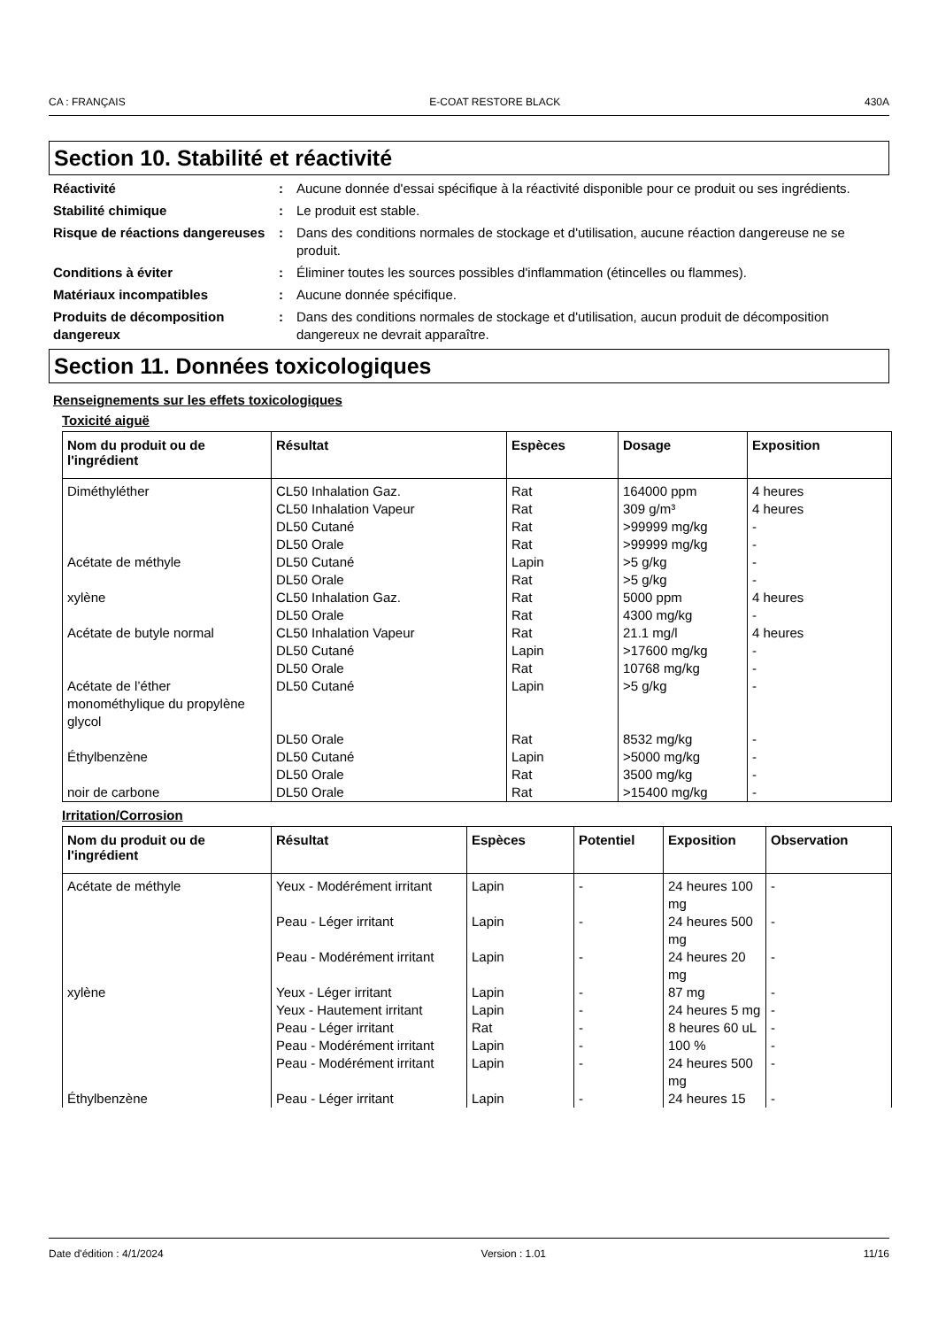CA : FRANÇAIS E-COAT RESTORE BLACK 430A
Section 10. Stabilité et réactivité
Réactivité : Aucune donnée d'essai spécifique à la réactivité disponible pour ce produit ou ses ingrédients.
Stabilité chimique : Le produit est stable.
Risque de réactions dangereuses
: Dans des conditions normales de stockage et d'utilisation, aucune réaction dangereuse ne se produit.
Conditions à éviter : Éliminer toutes les sources possibles d'inflammation (étincelles ou flammes).
Matériaux incompatibles : Aucune donnée spécifique.
Produits de décomposition dangereux
: Dans des conditions normales de stockage et d'utilisation, aucun produit de décomposition dangereux ne devrait apparaître.
Section 11. Données toxicologiques
Renseignements sur les effets toxicologiques
Toxicité aiguë
| Nom du produit ou de l'ingrédient | Résultat | Espèces | Dosage | Exposition |
| --- | --- | --- | --- | --- |
| Diméthyléther | CL50 Inhalation Gaz. | Rat | 164000 ppm | 4 heures |
| | CL50 Inhalation Vapeur | Rat | 309 g/m³ | 4 heures |
| | DL50 Cutané | Rat | >99999 mg/kg | - |
| | DL50 Orale | Rat | >99999 mg/kg | - |
| Acétate de méthyle | DL50 Cutané | Lapin | >5 g/kg | - |
| | DL50 Orale | Rat | >5 g/kg | - |
| xylène | CL50 Inhalation Gaz. | Rat | 5000 ppm | 4 heures |
| | DL50 Orale | Rat | 4300 mg/kg | - |
| Acétate de butyle normal | CL50 Inhalation Vapeur | Rat | 21.1 mg/l | 4 heures |
| | DL50 Cutané | Lapin | >17600 mg/kg | - |
| | DL50 Orale | Rat | 10768 mg/kg | - |
| Acétate de l’éther monométhylique du propylène glycol | DL50 Cutané | Lapin | >5 g/kg | - |
| | DL50 Orale | Rat | 8532 mg/kg | - |
| Éthylbenzène | DL50 Cutané | Lapin | >5000 mg/kg | - |
| | DL50 Orale | Rat | 3500 mg/kg | - |
| noir de carbone | DL50 Orale | Rat | >15400 mg/kg | - |
Irritation/Corrosion
| Nom du produit ou de l'ingrédient | Résultat | Espèces | Potentiel | Exposition | Observation |
| --- | --- | --- | --- | --- | --- |
| Acétate de méthyle | Yeux - Modérément irritant | Lapin | - | 24 heures 100 mg | - |
| | Peau - Léger irritant | Lapin | - | 24 heures 500 mg | - |
| | Peau - Modérément irritant | Lapin | - | 24 heures 20 mg | - |
| xylène | Yeux - Léger irritant | Lapin | - | 87 mg | - |
| | Yeux - Hautement irritant | Lapin | - | 24 heures 5 mg | - |
| | Peau - Léger irritant | Rat | - | 8 heures 60 uL | - |
| | Peau - Modérément irritant | Lapin | - | 100 % | - |
| | Peau - Modérément irritant | Lapin | - | 24 heures 500 mg | - |
| Éthylbenzène | Peau - Léger irritant | Lapin | - | 24 heures 15 | - |
Date d'édition : 4/1/2024 Version : 1.01 11/16